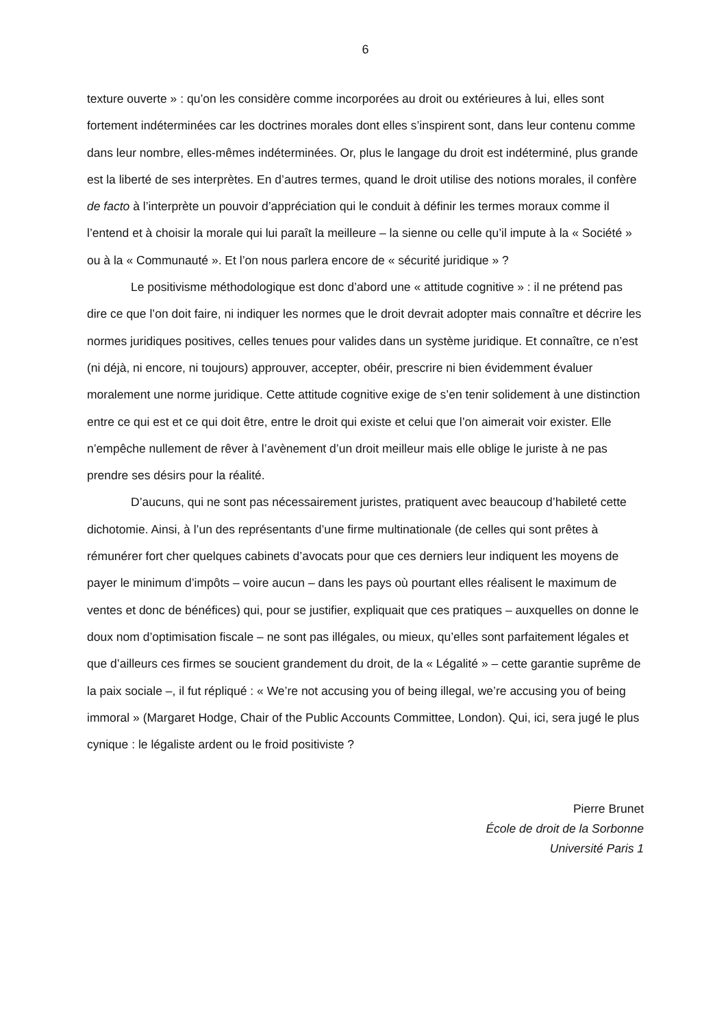6
texture ouverte » : qu’on les considère comme incorporées au droit ou extérieures à lui, elles sont fortement indéterminées car les doctrines morales dont elles s’inspirent sont, dans leur contenu comme dans leur nombre, elles-mêmes indéterminées. Or, plus le langage du droit est indéterminé, plus grande est la liberté de ses interprètes. En d’autres termes, quand le droit utilise des notions morales, il confère de facto à l’interprète un pouvoir d’appréciation qui le conduit à définir les termes moraux comme il l’entend et à choisir la morale qui lui paraît la meilleure – la sienne ou celle qu’il impute à la « Société » ou à la « Communauté ». Et l’on nous parlera encore de « sécurité juridique » ?
Le positivisme méthodologique est donc d’abord une « attitude cognitive » : il ne prétend pas dire ce que l’on doit faire, ni indiquer les normes que le droit devrait adopter mais connaître et décrire les normes juridiques positives, celles tenues pour valides dans un système juridique. Et connaître, ce n’est (ni déjà, ni encore, ni toujours) approuver, accepter, obéir, prescrire ni bien évidemment évaluer moralement une norme juridique. Cette attitude cognitive exige de s’en tenir solidement à une distinction entre ce qui est et ce qui doit être, entre le droit qui existe et celui que l’on aimerait voir exister. Elle n’empêche nullement de rêver à l’avènement d’un droit meilleur mais elle oblige le juriste à ne pas prendre ses désirs pour la réalité.
D’aucuns, qui ne sont pas nécessairement juristes, pratiquent avec beaucoup d’habileté cette dichotomie. Ainsi, à l’un des représentants d’une firme multinationale (de celles qui sont prêtes à rémunérer fort cher quelques cabinets d’avocats pour que ces derniers leur indiquent les moyens de payer le minimum d’impôts – voire aucun – dans les pays où pourtant elles réalisent le maximum de ventes et donc de bénéfices) qui, pour se justifier, expliquait que ces pratiques – auxquelles on donne le doux nom d’optimisation fiscale – ne sont pas illégales, ou mieux, qu’elles sont parfaitement légales et que d’ailleurs ces firmes se soucient grandement du droit, de la « Légalité » – cette garantie suprême de la paix sociale –, il fut répliqué : « We’re not accusing you of being illegal, we’re accusing you of being immoral » (Margaret Hodge, Chair of the Public Accounts Committee, London). Qui, ici, sera jugé le plus cynique : le légaliste ardent ou le froid positiviste ?
Pierre Brunet
École de droit de la Sorbonne
Université Paris 1